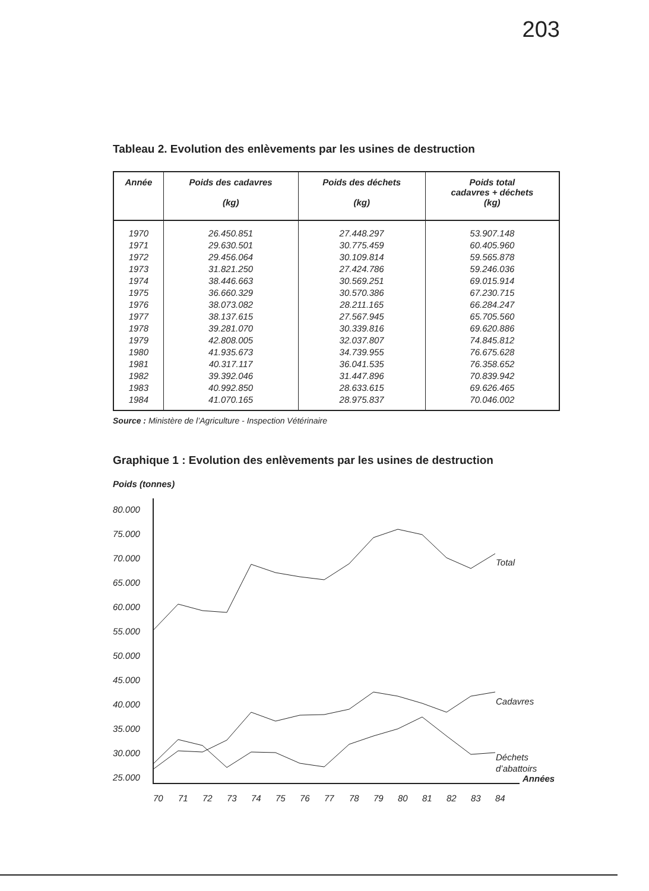203
Tableau 2. Evolution des enlèvements par les usines de destruction
| Année | Poids des cadavres (kg) | Poids des déchets (kg) | Poids total cadavres + déchets (kg) |
| --- | --- | --- | --- |
| 1970 | 26.450.851 | 27.448.297 | 53.907.148 |
| 1971 | 29.630.501 | 30.775.459 | 60.405.960 |
| 1972 | 29.456.064 | 30.109.814 | 59.565.878 |
| 1973 | 31.821.250 | 27.424.786 | 59.246.036 |
| 1974 | 38.446.663 | 30.569.251 | 69.015.914 |
| 1975 | 36.660.329 | 30.570.386 | 67.230.715 |
| 1976 | 38.073.082 | 28.211.165 | 66.284.247 |
| 1977 | 38.137.615 | 27.567.945 | 65.705.560 |
| 1978 | 39.281.070 | 30.339.816 | 69.620.886 |
| 1979 | 42.808.005 | 32.037.807 | 74.845.812 |
| 1980 | 41.935.673 | 34.739.955 | 76.675.628 |
| 1981 | 40.317.117 | 36.041.535 | 76.358.652 |
| 1982 | 39.392.046 | 31.447.896 | 70.839.942 |
| 1983 | 40.992.850 | 28.633.615 | 69.626.465 |
| 1984 | 41.070.165 | 28.975.837 | 70.046.002 |
Source : Ministère de l’Agriculture - Inspection Vétérinaire
Graphique 1 : Evolution des enlèvements par les usines de destruction
Poids (tonnes)
80.000
75.000
70.000
65.000
60.000
55.000
50.000
45.000
40.000
35.000
30.000
25.000
Total
Cadavres
Déchets
d’abattoirs
Années
70
71
72
73
74
75
76
77
78
79
80
81
82
83
84